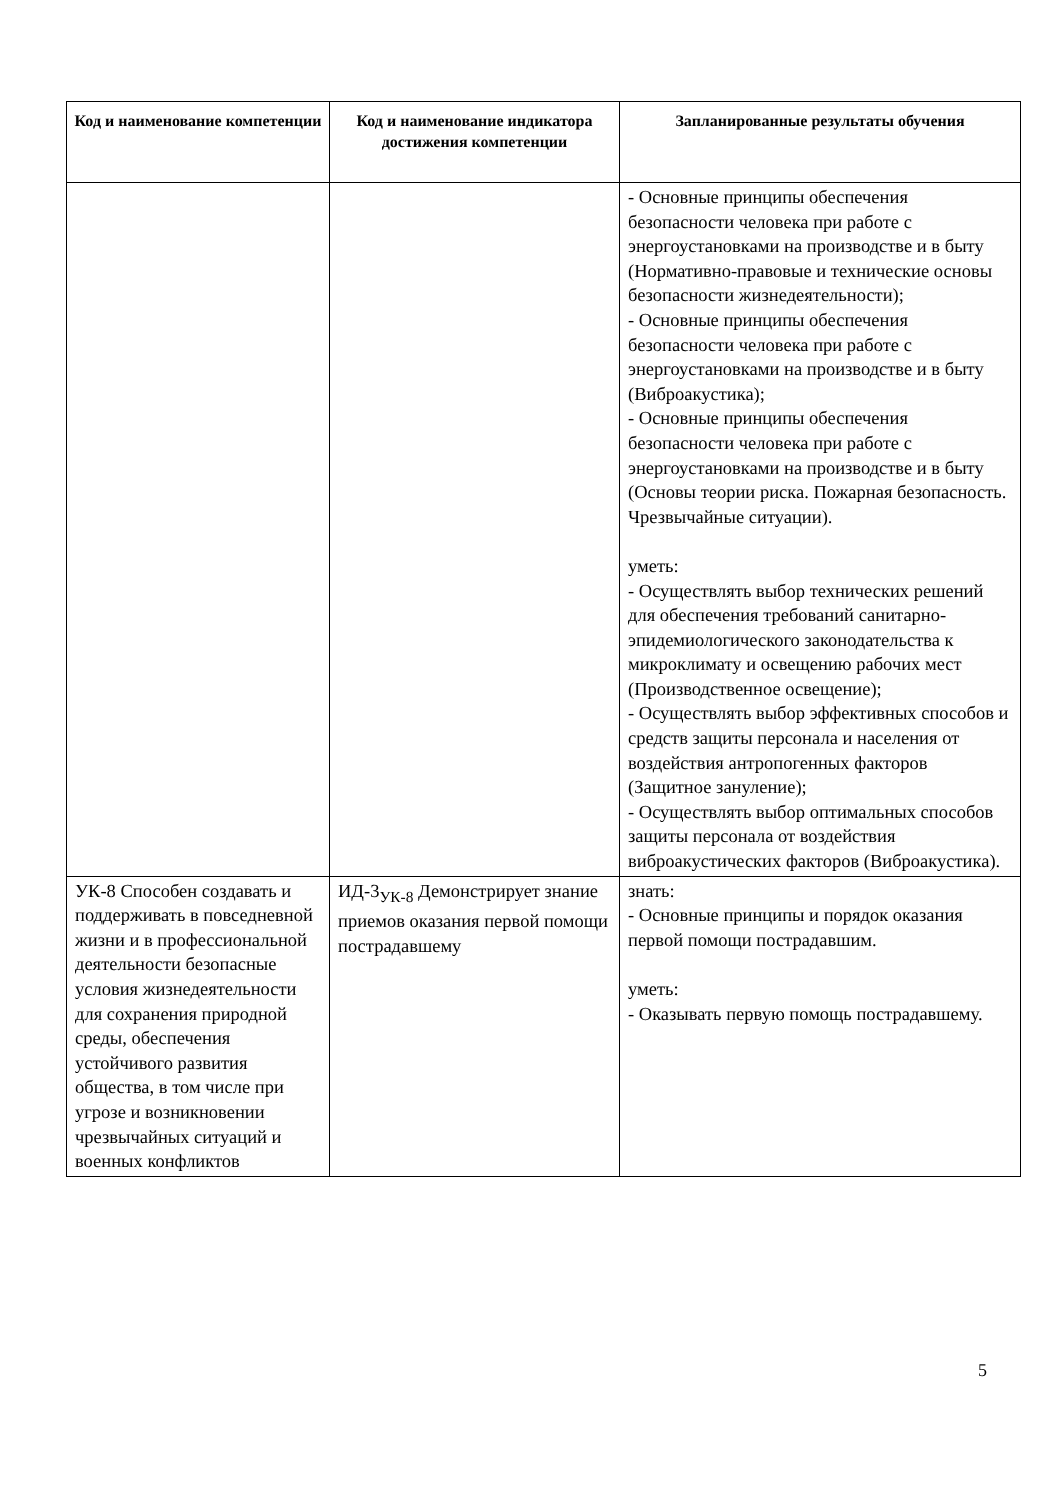| Код и наименование компетенции | Код и наименование индикатора достижения компетенции | Запланированные результаты обучения |
| --- | --- | --- |
| | | - Основные принципы обеспечения безопасности человека при работе с энергоустановками на производстве и в быту (Нормативно-правовые и технические основы безопасности жизнедеятельности); - Основные принципы обеспечения безопасности человека при работе с энергоустановками на производстве и в быту (Виброакустика); - Основные принципы обеспечения безопасности человека при работе с энергоустановками на производстве и в быту (Основы теории риска. Пожарная безопасность. Чрезвычайные ситуации). уметь: - Осуществлять выбор технических решений для обеспечения требований санитарно-эпидемиологического законодательства к микроклимату и освещению рабочих мест (Производственное освещение); - Осуществлять выбор эффективных способов и средств защиты персонала и населения от воздействия антропогенных факторов (Защитное зануление); - Осуществлять выбор оптимальных способов защиты персонала от воздействия виброакустических факторов (Виброакустика). |
| УК-8 Способен создавать и поддерживать в повседневной жизни и в профессиональной деятельности безопасные условия жизнедеятельности для сохранения природной среды, обеспечения устойчивого развития общества, в том числе при угрозе и возникновении чрезвычайных ситуаций и военных конфликтов | ИД-3<sub>УК-8</sub> Демонстрирует знание приемов оказания первой помощи пострадавшему | знать: - Основные принципы и порядок оказания первой помощи пострадавшим. уметь: - Оказывать первую помощь пострадавшему. |
5